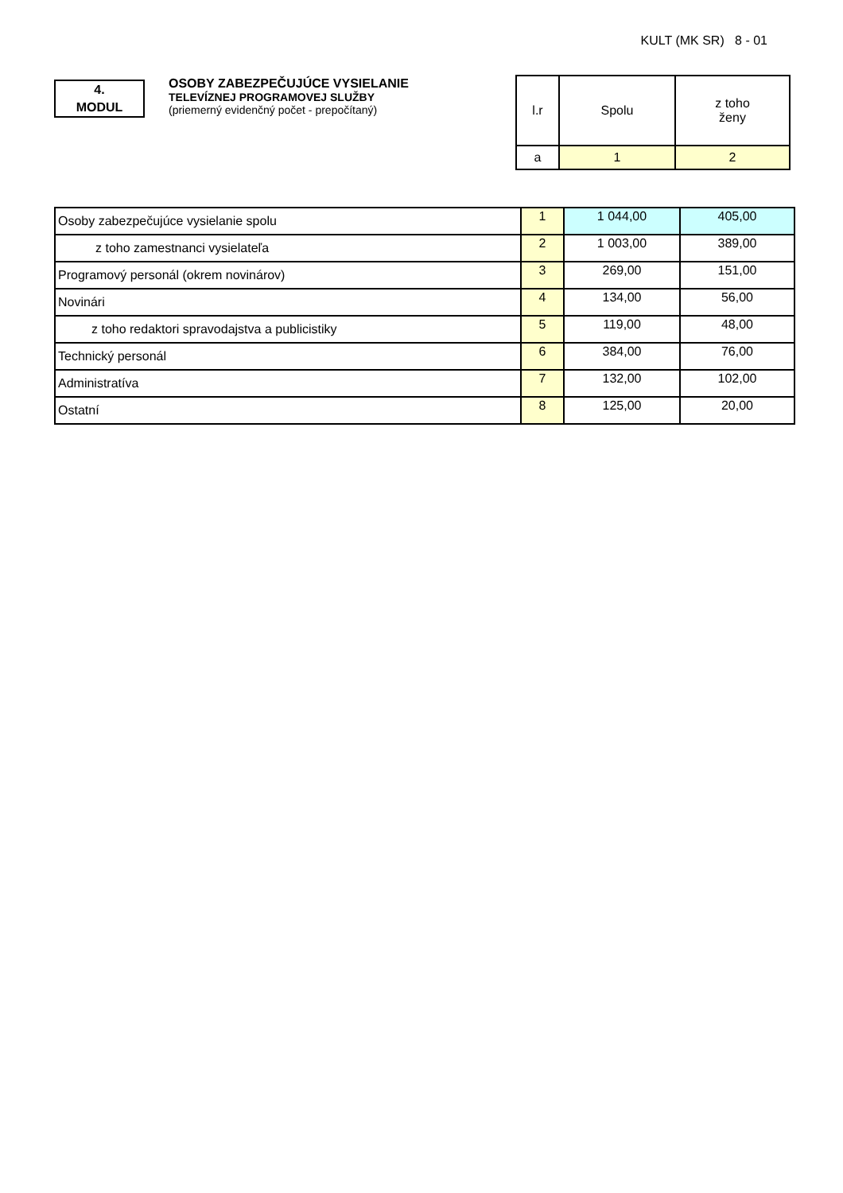KULT (MK SR) 8 - 01
4.
MODUL
OSOBY ZABEZPEČUJÚCE VYSIELANIE
TELEVÍZNEJ PROGRAMOVEJ SLUŽBY
(priemerný evidenčný počet - prepočítaný)
| l.r | Spolu | z toho ženy |
| --- | --- | --- |
| a | 1 | 2 |
| Osoby zabezpečujúce vysielanie spolu | 1 | 1 044,00 | 405,00 |
| z toho zamestnanci vysielateľa | 2 | 1 003,00 | 389,00 |
| Programový personál (okrem novinárov) | 3 | 269,00 | 151,00 |
| Novinári | 4 | 134,00 | 56,00 |
| z toho redaktori spravodajstva a publicistiky | 5 | 119,00 | 48,00 |
| Technický personál | 6 | 384,00 | 76,00 |
| Administratíva | 7 | 132,00 | 102,00 |
| Ostatní | 8 | 125,00 | 20,00 |